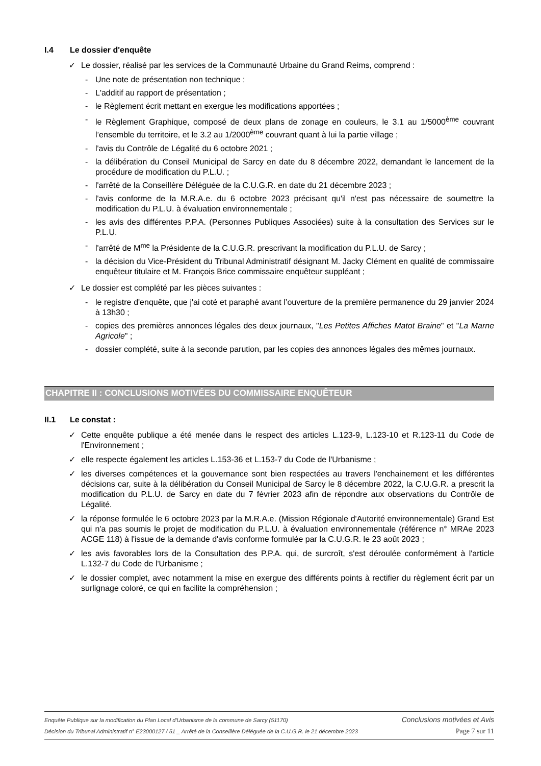I.4 Le dossier d'enquête
✓ Le dossier, réalisé par les services de la Communauté Urbaine du Grand Reims, comprend :
- Une note de présentation non technique ;
- L'additif au rapport de présentation ;
- le Règlement écrit mettant en exergue les modifications apportées ;
- le Règlement Graphique, composé de deux plans de zonage en couleurs, le 3.1 au 1/5000<sup>ème</sup> couvrant l’ensemble du territoire, et le 3.2 au 1/2000<sup>ème</sup> couvrant quant à lui la partie village ;
- l'avis du Contrôle de Légalité du 6 octobre 2021 ;
- la délibération du Conseil Municipal de Sarcy en date du 8 décembre 2022, demandant le lancement de la procédure de modification du P.L.U. ;
- l'arrêté de la Conseillère Déléguée de la C.U.G.R. en date du 21 décembre 2023 ;
- l'avis conforme de la M.R.A.e. du 6 octobre 2023 précisant qu'il n'est pas nécessaire de soumettre la modification du P.L.U. à évaluation environnementale ;
- les avis des différentes P.P.A. (Personnes Publiques Associées) suite à la consultation des Services sur le P.L.U.
- l'arrêté de M<sup>me</sup> la Présidente de la C.U.G.R. prescrivant la modification du P.L.U. de Sarcy ;
- la décision du Vice-Président du Tribunal Administratif désignant M. Jacky Clément en qualité de commissaire enquêteur titulaire et M. François Brice commissaire enquêteur suppléant ;
✓ Le dossier est complété par les pièces suivantes :
- le registre d'enquête, que j'ai coté et paraphé avant l’ouverture de la première permanence du 29 janvier 2024 à 13h30 ;
- copies des premières annonces légales des deux journaux, "Les Petites Affiches Matot Braine" et "La Marne Agricole" ;
- dossier complété, suite à la seconde parution, par les copies des annonces légales des mêmes journaux.
CHAPITRE II : CONCLUSIONS MOTIVÉES DU COMMISSAIRE ENQUÊTEUR
II.1 Le constat :
✓ Cette enquête publique a été menée dans le respect des articles L.123-9, L.123-10 et R.123-11 du Code de l'Environnement ;
✓ elle respecte également les articles L.153-36 et L.153-7 du Code de l'Urbanisme ;
✓ les diverses compétences et la gouvernance sont bien respectées au travers l'enchainement et les différentes décisions car, suite à la délibération du Conseil Municipal de Sarcy le 8 décembre 2022, la C.U.G.R. a prescrit la modification du P.L.U. de Sarcy en date du 7 février 2023 afin de répondre aux observations du Contrôle de Légalité.
✓ la réponse formulée le 6 octobre 2023 par la M.R.A.e. (Mission Régionale d'Autorité environnementale) Grand Est qui n'a pas soumis le projet de modification du P.L.U. à évaluation environnementale (référence n° MRAe 2023 ACGE 118) à l'issue de la demande d'avis conforme formulée par la C.U.G.R. le 23 août 2023 ;
✓ les avis favorables lors de la Consultation des P.P.A. qui, de surcroît, s'est déroulée conformément à l'article L.132-7 du Code de l'Urbanisme ;
✓ le dossier complet, avec notamment la mise en exergue des différents points à rectifier du règlement écrit par un surlignage coloré, ce qui en facilite la compréhension ;
Enquête Publique sur la modification du Plan Local d'Urbanisme de la commune de Sarcy (51170) Conclusions motivées et Avis
Décision du Tribunal Administratif n° E23000127 / 51 _ Arrêté de la Conseillère Déléguée de la C.U.G.R. le 21 décembre 2023 Page 7 sur 11